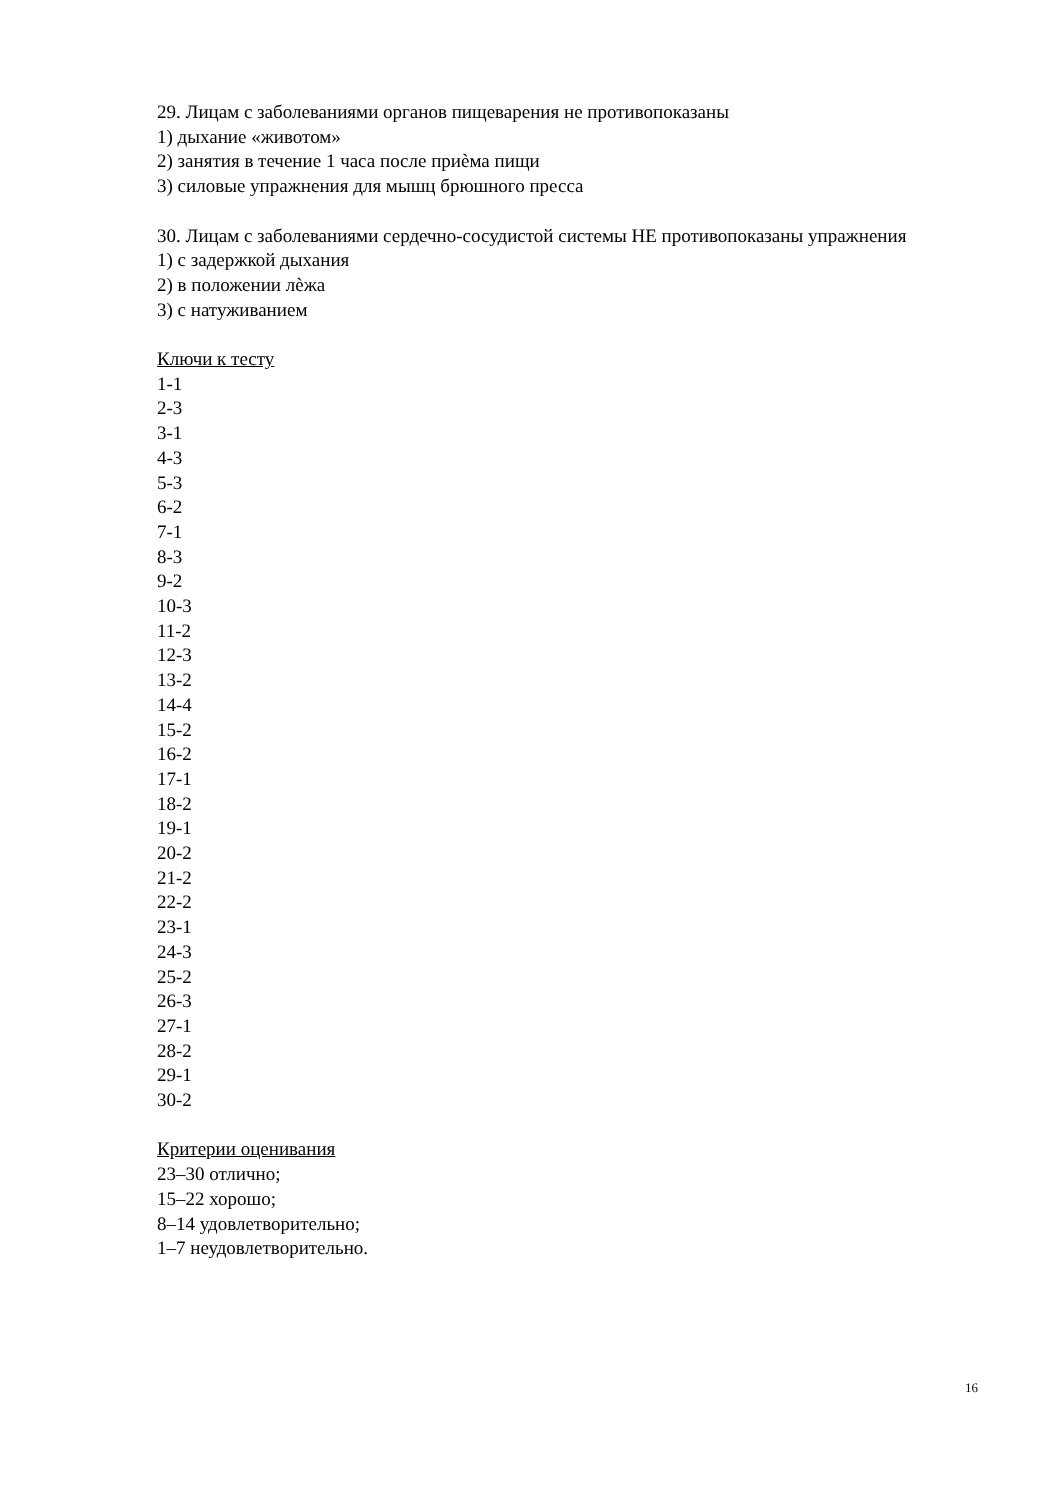29. Лицам с заболеваниями органов пищеварения не противопоказаны
1) дыхание «животом»
2) занятия в течение 1 часа после приѐма пищи
3) силовые упражнения для мышц брюшного пресса
30. Лицам с заболеваниями сердечно-сосудистой системы НЕ противопоказаны упражнения
1) с задержкой дыхания
2) в положении лѐжа
3) с натуживанием
Ключи к тесту
1-1
2-3
3-1
4-3
5-3
6-2
7-1
8-3
9-2
10-3
11-2
12-3
13-2
14-4
15-2
16-2
17-1
18-2
19-1
20-2
21-2
22-2
23-1
24-3
25-2
26-3
27-1
28-2
29-1
30-2
Критерии оценивания
23–30 отлично;
15–22 хорошо;
8–14 удовлетворительно;
1–7 неудовлетворительно.
16